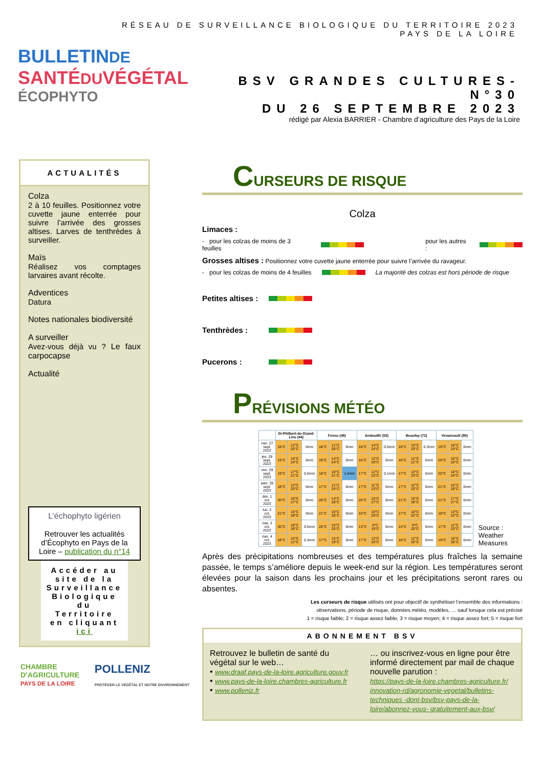RÉSEAU DE SURVEILLANCE BIOLOGIQUE DU TERRITOIRE 2023
PAYS DE LA LOIRE
BULLETINDE
SANTÉDUVÉGÉTAL
ÉCOPHYTO
BSV GRANDES CULTURES- N°30
DU 26 SEPTEMBRE 2023
rédigé par Alexia BARRIER - Chambre d’agriculture des Pays de la Loire
ACTUALITÉS
Colza
2 à 10 feuilles. Positionnez votre cuvette jaune enterrée pour suivre l’arrivée des grosses altises. Larves de tenthrèdes à surveiller.
Maïs
Réalisez vos comptages larvaires avant récolte.
Adventices
Datura
Notes nationales biodiversité
A surveiller
Avez-vous déjà vu ? Le faux carpocapse
Actualité
L’échophyto ligérien
Retrouver les actualités d’Écophyto en Pays de la Loire – publication du n°14
Accéder au site de la Surveillance Biologique du Territoire en cliquant ici
CHAMBRE
D’AGRICULTURE
PAYS DE LA LOIRE
POLLENIZ
PROTÉGER LE VÉGÉTAL ET NOTRE ENVIRONNEMENT
CURSEURS DE RISQUE
Colza
Limaces :
- pour les colzas de moins de 3 feuilles pour les autres :
Grosses altises : Positionnez votre cuvette jaune enterrée pour suivre l’arrivée du ravageur.
- pour les colzas de moins de 4 feuilles La majorité des colzas est hors période de risque
Petites altises :
Tenthrèdes :
Pucerons :
PRÉVISIONS MÉTÉO
| | St-Philbert-de-Grand-Lieu (44) | | | Feneu (49) | | | Andouillé (53) | | | Beaufay (72) | | | Venansault (85) | | |
| --- | --- | --- | --- | --- | --- | --- | --- | --- | --- | --- | --- | --- | --- | --- | --- |
| mer. 27 sept. 2023 | 18°C | 12°C 25°C | 0mm | 18°C | 11°C 26°C | 0mm | 18°C | 14°C 24°C | 0.5mm | 18°C | 13°C 23°C | 0.3mm | 19°C | 16°C 24°C | 0mm |
| jeu. 28 sept. 2023 | 19°C | 15°C 24°C | 0mm | 19°C | 14°C 24°C | 0mm | 16°C | 12°C 20°C | 0mm | 16°C | 12°C 21°C | 0mm | 20°C | 16°C 25°C | 0mm |
| ven. 29 sept. 2023 | 19°C | 17°C 21°C | 0.6mm | 18°C | 16°C 21°C | 1.4mm | 17°C | 12°C 22°C | 0.1mm | 17°C | 13°C 23°C | 0mm | 20°C | 16°C 24°C | 0mm |
| sam. 30 sept. 2023 | 18°C | 12°C 25°C | 0mm | 17°C | 11°C 24°C | 0mm | 17°C | 11°C 23°C | 0mm | 17°C | 12°C 23°C | 0mm | 21°C | 15°C 26°C | 0mm |
| dim. 1 oct. 2023 | 20°C | 16°C 27°C | 0mm | 20°C | 14°C 28°C | 0mm | 20°C | 15°C 27°C | 0mm | 21°C | 15°C 29°C | 0mm | 21°C | 17°C 27°C | 0mm |
| lun. 2 oct. 2023 | 21°C | 15°C 28°C | 0mm | 21°C | 15°C 28°C | 0mm | 16°C | 10°C 20°C | 0mm | 17°C | 10°C 22°C | 0mm | 18°C | 13°C 22°C | 0mm |
| mar. 3 oct. 2023 | 20°C | 16°C 26°C | 0.6mm | 20°C | 15°C 25°C | 0mm | 13°C | 8°C 19°C | 0mm | 14°C | 9°C 20°C | 0mm | 17°C | 11°C 23°C | 0mm |
| mer. 4 oct. 2023 | 18°C | 15°C 21°C | 0.3mm | 17°C | 15°C 19°C | 0mm | 17°C | 12°C 25°C | 0mm | 18°C | 12°C 25°C | 0mm | 19°C | 16°C 26°C | 0mm |
Source :
Weather Measures
Après des précipitations nombreuses et des températures plus fraîches la semaine passée, le temps s’améliore depuis le week-end sur la région. Les températures seront élevées pour la saison dans les prochains jour et les précipitations seront rares ou absentes.
Les curseurs de risque utilisés ont pour objectif de synthétiser l’ensemble des informations :
observations, période de risque, données météo, modèles, … sauf lorsque cela est précisé
1 = risque faible; 2 = risque assez faible; 3 = risque moyen; 4 = risque assez fort; 5 = risque fort
ABONNEMENT BSV
Retrouvez le bulletin de santé du végétal sur le web…
• www.draaf.pays-de-la-loire.agriculture.gouv.fr
• www.pays-de-la-loire.chambres-agriculture.fr
• www.polleniz.fr
… ou inscrivez-vous en ligne pour être informé directement par mail de chaque nouvelle parution :
https://pays-de-la-loire.chambres-agriculture.fr/ innovation-rd/agronomie-vegetal/bulletins-techniques -dont-bsv/bsv-pays-de-la-loire/abonnez-vous- gratuitement-aux-bsv/